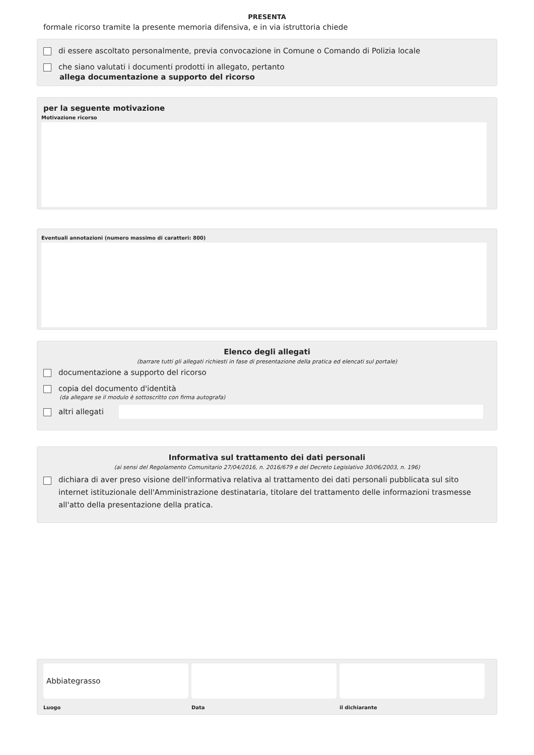PRESENTA
formale ricorso tramite la presente memoria difensiva, e in via istruttoria chiede
di essere ascoltato personalmente, previa convocazione in Comune o Comando di Polizia locale
che siano valutati i documenti prodotti in allegato, pertanto
allega documentazione a supporto del ricorso
per la seguente motivazione
Motivazione ricorso
Eventuali annotazioni (numero massimo di caratteri: 800)
Elenco degli allegati
(barrare tutti gli allegati richiesti in fase di presentazione della pratica ed elencati sul portale)
documentazione a supporto del ricorso
copia del documento d'identità
(da allegare se il modulo è sottoscritto con firma autografa)
altri allegati
Informativa sul trattamento dei dati personali
(ai sensi del Regolamento Comunitario 27/04/2016, n. 2016/679 e del Decreto Legislativo 30/06/2003, n. 196)
dichiara di aver preso visione dell'informativa relativa al trattamento dei dati personali pubblicata sul sito internet istituzionale dell'Amministrazione destinataria, titolare del trattamento delle informazioni trasmesse all'atto della presentazione della pratica.
Abbiategrasso
Luogo
Data il dichiarante